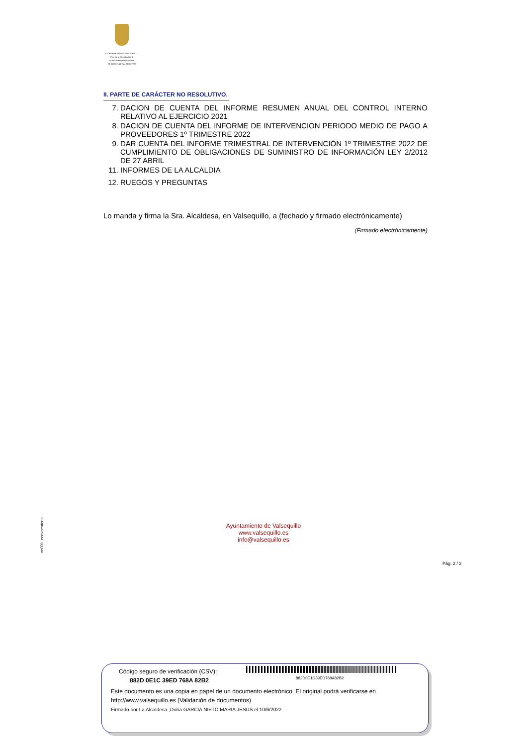AYUNTAMIENTO DE VALSEQUILLO
Pza. de la Constitución, 1
14206-Valsequillo (Córdoba)
Tlf: 957587151 Fax: 957587227
II. PARTE DE CARÁCTER NO RESOLUTIVO.
7. DACION DE CUENTA DEL INFORME RESUMEN ANUAL DEL CONTROL INTERNO RELATIVO AL EJERCICIO 2021
8. DACION DE CUENTA DEL INFORME DE INTERVENCION PERIODO MEDIO DE PAGO A PROVEEDORES 1º TRIMESTRE 2022
9. DAR CUENTA DEL INFORME TRIMESTRAL DE INTERVENCIÓN 1º TRIMESTRE 2022 DE CUMPLIMIENTO DE OBLIGACIONES DE SUMINISTRO DE INFORMACIÓN LEY 2/2012 DE 27 ABRIL
11. INFORMES DE LA ALCALDIA
12. RUEGOS Y PREGUNTAS
Lo manda y firma la Sra. Alcaldesa, en Valsequillo, a (fechado y firmado electrónicamente)
(Firmado electrónicamente)
oc001_convocatoria
Ayuntamiento de Valsequillo
www.valsequillo.es
info@valsequillo.es
Pág. 2 / 2
882D0E1C39ED768A82B2
Código seguro de verificación (CSV):
882D 0E1C 39ED 768A 82B2
Este documento es una copia en papel de un documento electrónico. El original podrá verificarse en
http://www.valsequillo.es (Validación de documentos)
Firmado por La Alcaldesa ,Doña GARCIA NIETO MARIA JESUS el 10/6/2022